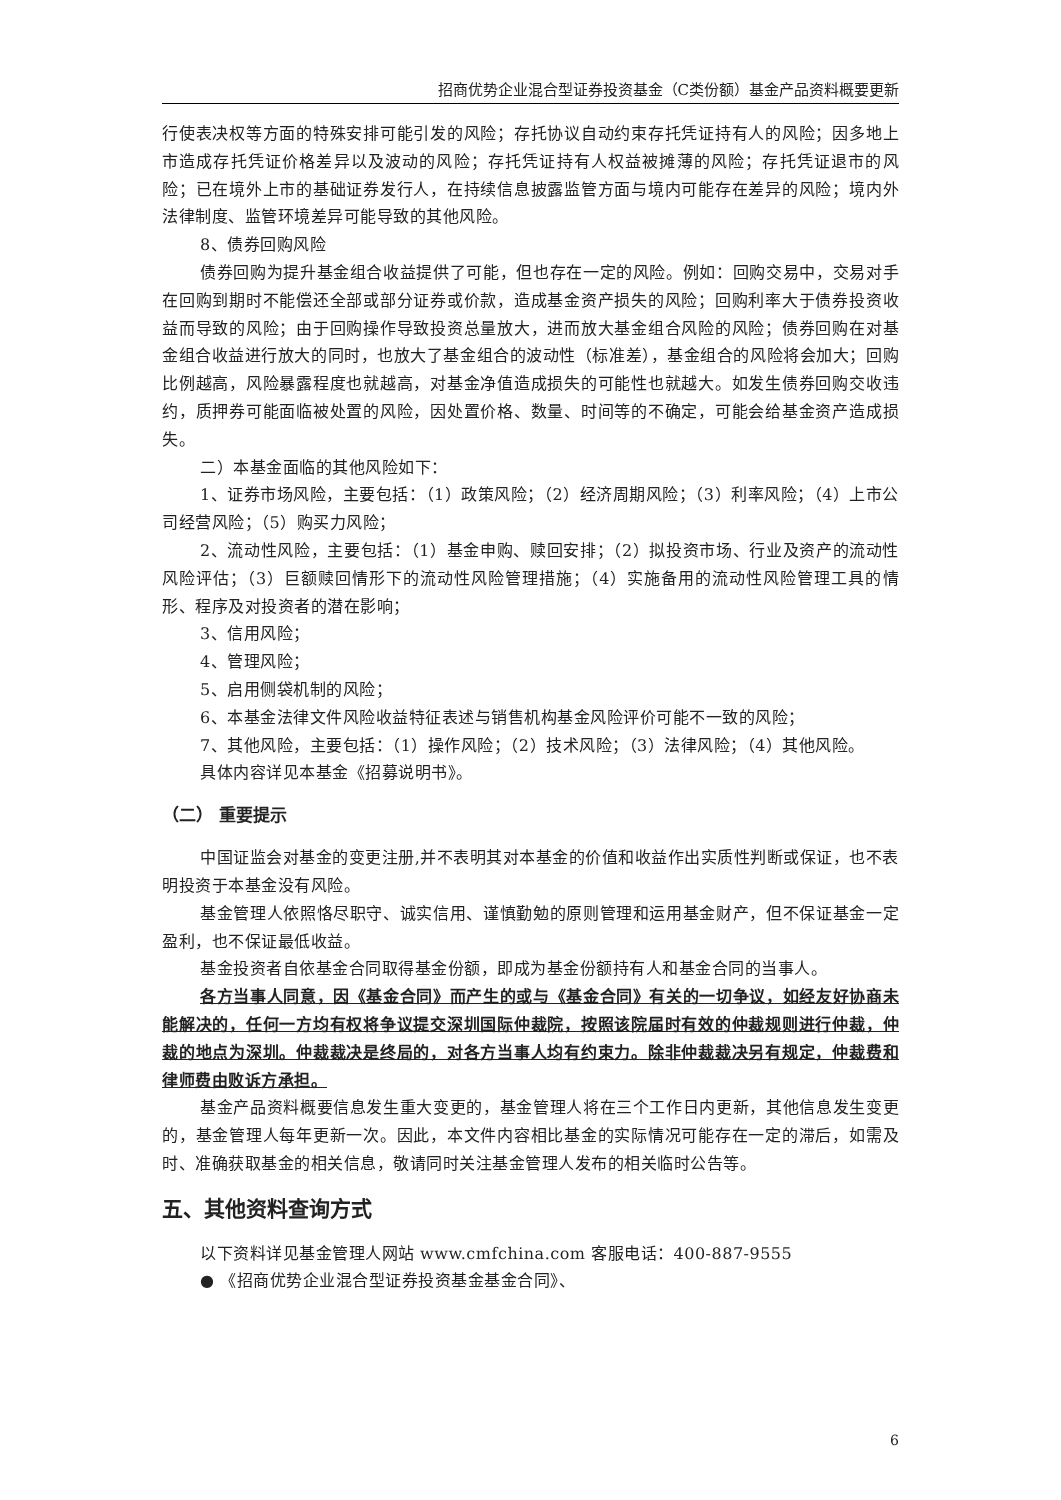招商优势企业混合型证券投资基金（C类份额）基金产品资料概要更新
行使表决权等方面的特殊安排可能引发的风险；存托协议自动约束存托凭证持有人的风险；因多地上市造成存托凭证价格差异以及波动的风险；存托凭证持有人权益被摊薄的风险；存托凭证退市的风险；已在境外上市的基础证券发行人，在持续信息披露监管方面与境内可能存在差异的风险；境内外法律制度、监管环境差异可能导致的其他风险。
8、债券回购风险
债券回购为提升基金组合收益提供了可能，但也存在一定的风险。例如：回购交易中，交易对手在回购到期时不能偿还全部或部分证券或价款，造成基金资产损失的风险；回购利率大于债券投资收益而导致的风险；由于回购操作导致投资总量放大，进而放大基金组合风险的风险；债券回购在对基金组合收益进行放大的同时，也放大了基金组合的波动性（标准差），基金组合的风险将会加大；回购比例越高，风险暴露程度也就越高，对基金净值造成损失的可能性也就越大。如发生债券回购交收违约，质押券可能面临被处置的风险，因处置价格、数量、时间等的不确定，可能会给基金资产造成损失。
二）本基金面临的其他风险如下：
1、证券市场风险，主要包括：（1）政策风险；（2）经济周期风险；（3）利率风险；（4）上市公司经营风险；（5）购买力风险；
2、流动性风险，主要包括：（1）基金申购、赎回安排；（2）拟投资市场、行业及资产的流动性风险评估；（3）巨额赎回情形下的流动性风险管理措施；（4）实施备用的流动性风险管理工具的情形、程序及对投资者的潜在影响；
3、信用风险；
4、管理风险；
5、启用侧袋机制的风险；
6、本基金法律文件风险收益特征表述与销售机构基金风险评价可能不一致的风险；
7、其他风险，主要包括：（1）操作风险；（2）技术风险；（3）法律风险；（4）其他风险。
具体内容详见本基金《招募说明书》。
（二） 重要提示
中国证监会对基金的变更注册,并不表明其对本基金的价值和收益作出实质性判断或保证，也不表明投资于本基金没有风险。
基金管理人依照恪尽职守、诚实信用、谨慎勤勉的原则管理和运用基金财产，但不保证基金一定盈利，也不保证最低收益。
基金投资者自依基金合同取得基金份额，即成为基金份额持有人和基金合同的当事人。
各方当事人同意，因《基金合同》而产生的或与《基金合同》有关的一切争议，如经友好协商未能解决的，任何一方均有权将争议提交深圳国际仲裁院，按照该院届时有效的仲裁规则进行仲裁，仲裁的地点为深圳。仲裁裁决是终局的，对各方当事人均有约束力。除非仲裁裁决另有规定，仲裁费和律师费由败诉方承担。
基金产品资料概要信息发生重大变更的，基金管理人将在三个工作日内更新，其他信息发生变更的，基金管理人每年更新一次。因此，本文件内容相比基金的实际情况可能存在一定的滞后，如需及时、准确获取基金的相关信息，敬请同时关注基金管理人发布的相关临时公告等。
五、其他资料查询方式
以下资料详见基金管理人网站 www.cmfchina.com 客服电话：400-887-9555
● 《招商优势企业混合型证券投资基金基金合同》、
6